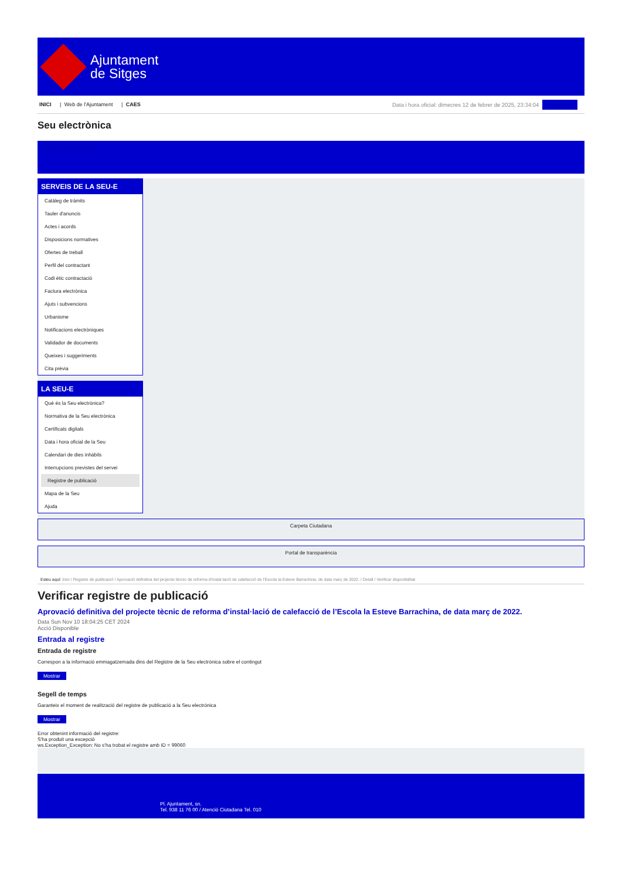Ajuntament
de Sitges
INICI | Web de l'Ajuntament | CAES
Data i hora oficial: dimecres 12 de febrer de 2025, 23:34:04 Directoris
Seu electrònica
Obtenir còpia autèntica
SERVEIS DE LA SEU-E
Catàleg de tràmits
Tauler d'anuncis
Actes i acords
Disposicions normatives
Ofertes de treball
Perfil del contractant
Codi ètic contractació
Factura electrònica
Ajuts i subvencions
Urbanisme
Notificacions electròniques
Validador de documents
Queixes i suggeriments
Cita prèvia
LA SEU-E
Què és la Seu electrònica?
Normativa de la Seu electrònica
Certificats digitals
Data i hora oficial de la Seu
Calendari de dies inhàbils
Interrupcions previstes del servei
Registre de publicació
Mapa de la Seu
Ajuda
Carpeta Ciutadana
Portal de transparència
Esteu aquí: Inici / Registre de publicació / Aprovació definitiva del projecte tècnic de reforma d'instal·lació de calefacció de l'Escola la Esteve Barrachina, de data març de 2022. / Detall / Verificar disponibilitat
Verificar registre de publicació
Aprovació definitiva del projecte tècnic de reforma d’instal·lació de calefacció de l’Escola la Esteve Barrachina, de data març de 2022.
Data Sun Nov 10 18:04:25 CET 2024
Acció Disponible
Entrada al registre
Entrada de registre
Correspon a la informació emmagatzemada dins del Registre de la Seu electrònica sobre el contingut
Mostrar
Segell de temps
Garanteix el moment de realització del registre de publicació a la Seu electrònica
Mostrar
Error obtenint informació del registre:
S'ha produit una excepció
ws.Exception_Exception: No s'ha trobat el registre amb ID = 99060
Pl. Ajuntament, sn.
Tel. 938 11 76 00 / Atenció Ciutadana Tel. 010